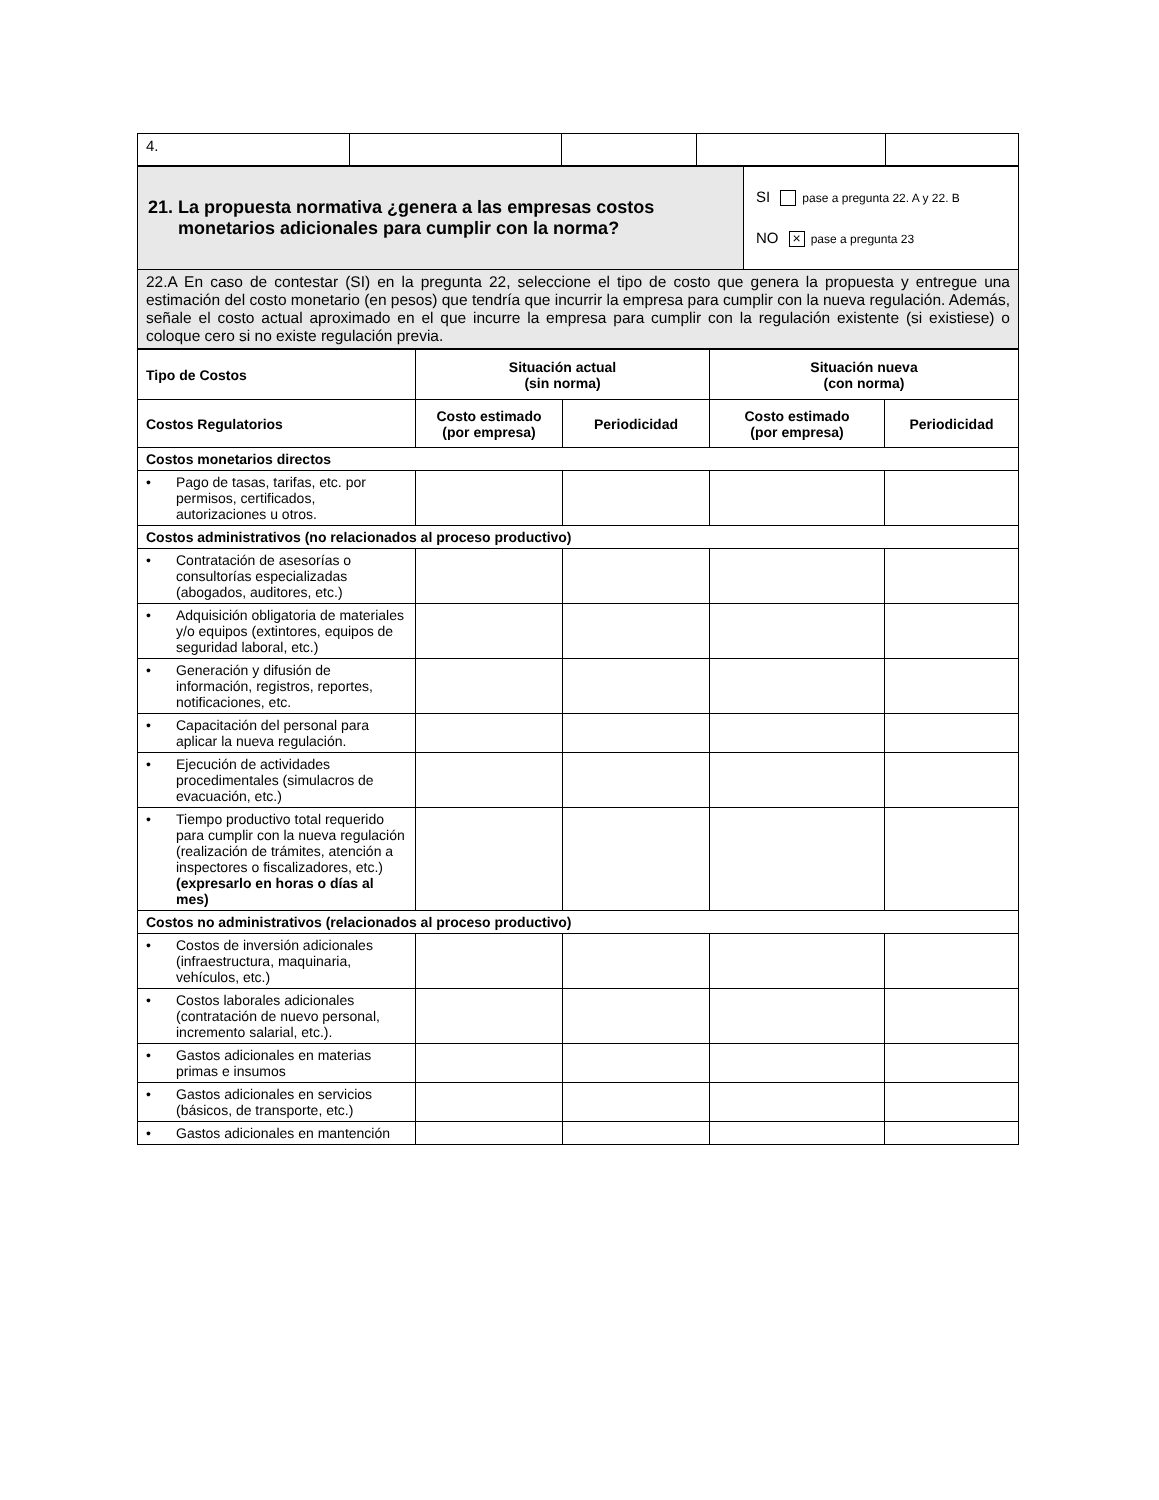| 4. | | | | |
| 21. La propuesta normativa ¿genera a las empresas costos monetarios adicionales para cumplir con la norma? | SI pase a pregunta 22. A y 22. B NO × pase a pregunta 23 |
| 22.A En caso de contestar (SI) en la pregunta 22, seleccione el tipo de costo que genera la propuesta y entregue una estimación del costo monetario (en pesos) que tendría que incurrir la empresa para cumplir con la nueva regulación. Además, señale el costo actual aproximado en el que incurre la empresa para cumplir con la regulación existente (si existiese) o coloque cero si no existe regulación previa. | |
| Tipo de Costos | Situación actual (sin norma) | | Situación nueva (con norma) | |
| --- | --- | --- | --- | --- |
| Costos Regulatorios | Costo estimado (por empresa) | Periodicidad | Costo estimado (por empresa) | Periodicidad |
| Costos monetarios directos | | | | |
| • Pago de tasas, tarifas, etc. por permisos, certificados, autorizaciones u otros. | | | | |
| Costos administrativos (no relacionados al proceso productivo) | | | | |
| • Contratación de asesorías o consultorías especializadas (abogados, auditores, etc.) | | | | |
| • Adquisición obligatoria de materiales y/o equipos (extintores, equipos de seguridad laboral, etc.) | | | | |
| • Generación y difusión de información, registros, reportes, notificaciones, etc. | | | | |
| • Capacitación del personal para aplicar la nueva regulación. | | | | |
| • Ejecución de actividades procedimentales (simulacros de evacuación, etc.) | | | | |
| • Tiempo productivo total requerido para cumplir con la nueva regulación (realización de trámites, atención a inspectores o fiscalizadores, etc.) (expresarlo en horas o días al mes) | | | | |
| Costos no administrativos (relacionados al proceso productivo) | | | | |
| • Costos de inversión adicionales (infraestructura, maquinaria, vehículos, etc.) | | | | |
| • Costos laborales adicionales (contratación de nuevo personal, incremento salarial, etc.). | | | | |
| • Gastos adicionales en materias primas e insumos | | | | |
| • Gastos adicionales en servicios (básicos, de transporte, etc.) | | | | |
| • Gastos adicionales en mantención | | | | |